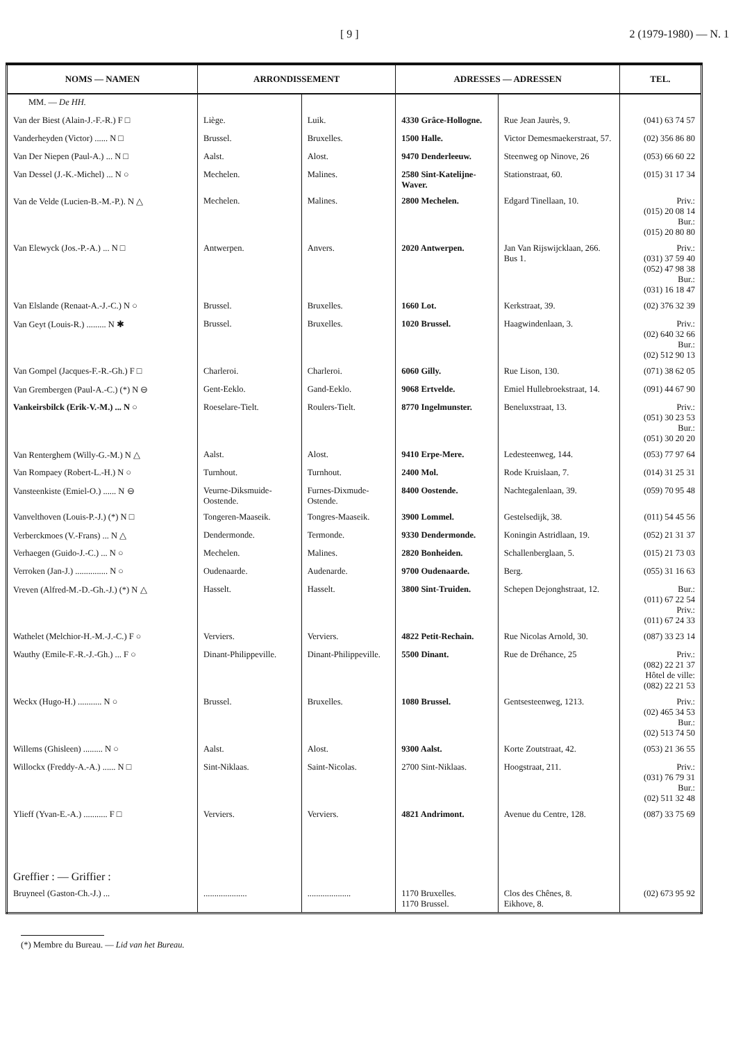[ 9 ] 2 (1979-1980) — N. 1
| NOMS — NAMEN | ARRONDISSEMENT | | ADRESSES — ADRESSEN | | TEL. |
| --- | --- | --- | --- | --- | --- |
| MM. — De HH. | | | | | |
| Van der Biest (Alain-J.-F.-R.) F □ | Liège. | Luik. | 4330 Grâce-Hollogne. | Rue Jean Jaurès, 9. | (041) 63 74 57 |
| Vanderheyden (Victor) ...... N □ | Brussel. | Bruxelles. | 1500 Halle. | Victor Demesmaekerstraat, 57. | (02) 356 86 80 |
| Van Der Niepen (Paul-A.) ... N □ | Aalst. | Alost. | 9470 Denderleeuw. | Steenweg op Ninove, 26 | (053) 66 60 22 |
| Van Dessel (J.-K.-Michel) ... N ○ | Mechelen. | Malines. | 2580 Sint-Katelijne-Waver. | Stationstraat, 60. | (015) 31 17 34 |
| Van de Velde (Lucien-B.-M.-P.). N △ | Mechelen. | Malines. | 2800 Mechelen. | Edgard Tinellaan, 10. | Priv.: (015) 20 08 14 Bur.: (015) 20 80 80 |
| Van Elewyck (Jos.-P.-A.) ... N □ | Antwerpen. | Anvers. | 2020 Antwerpen. | Jan Van Rijswijcklaan, 266. Bus 1. | Priv.: (031) 37 59 40 (052) 47 98 38 Bur.: (031) 16 18 47 |
| Van Elslande (Renaat-A.-J.-C.) N ○ | Brussel. | Bruxelles. | 1660 Lot. | Kerkstraat, 39. | (02) 376 32 39 |
| Van Geyt (Louis-R.) ......... N ✱ | Brussel. | Bruxelles. | 1020 Brussel. | Haagwindenlaan, 3. | Priv.: (02) 640 32 66 Bur.: (02) 512 90 13 |
| Van Gompel (Jacques-F.-R.-Gh.) F □ | Charleroi. | Charleroi. | 6060 Gilly. | Rue Lison, 130. | (071) 38 62 05 |
| Van Grembergen (Paul-A.-C.) (*) N ⊖ | Gent-Eeklo. | Gand-Eeklo. | 9068 Ertvelde. | Emiel Hullebroekstraat, 14. | (091) 44 67 90 |
| Vankeirsbilck (Erik-V.-M.) ... N ○ | Roeselare-Tielt. | Roulers-Tielt. | 8770 Ingelmunster. | Beneluxstraat, 13. | Priv.: (051) 30 23 53 Bur.: (051) 30 20 20 |
| Van Renterghem (Willy-G.-M.) N △ | Aalst. | Alost. | 9410 Erpe-Mere. | Ledesteenweg, 144. | (053) 77 97 64 |
| Van Rompaey (Robert-L.-H.) N ○ | Turnhout. | Turnhout. | 2400 Mol. | Rode Kruislaan, 7. | (014) 31 25 31 |
| Vansteenkiste (Emiel-O.) ...... N ⊖ | Veurne-Diksmuide-Oostende. | Furnes-Dixmude-Ostende. | 8400 Oostende. | Nachtegalenlaan, 39. | (059) 70 95 48 |
| Vanvelthoven (Louis-P.-J.) (*) N □ | Tongeren-Maaseik. | Tongres-Maaseik. | 3900 Lommel. | Gestelsedijk, 38. | (011) 54 45 56 |
| Verberckmoes (V.-Frans) ... N △ | Dendermonde. | Termonde. | 9330 Dendermonde. | Koningin Astridlaan, 19. | (052) 21 31 37 |
| Verhaegen (Guido-J.-C.) ... N ○ | Mechelen. | Malines. | 2820 Bonheiden. | Schallenberglaan, 5. | (015) 21 73 03 |
| Verroken (Jan-J.) ............... N ○ | Oudenaarde. | Audenarde. | 9700 Oudenaarde. | Berg. | (055) 31 16 63 |
| Vreven (Alfred-M.-D.-Gh.-J.) (*) N △ | Hasselt. | Hasselt. | 3800 Sint-Truiden. | Schepen Dejonghstraat, 12. | Bur.: (011) 67 22 54 Priv.: (011) 67 24 33 |
| Wathelet (Melchior-H.-M.-J.-C.) F ○ | Verviers. | Verviers. | 4822 Petit-Rechain. | Rue Nicolas Arnold, 30. | (087) 33 23 14 |
| Wauthy (Emile-F.-R.-J.-Gh.) ... F ○ | Dinant-Philippeville. | Dinant-Philippeville. | 5500 Dinant. | Rue de Dréhance, 25 | Priv.: (082) 22 21 37 Hôtel de ville: (082) 22 21 53 |
| Weckx (Hugo-H.) ........... N ○ | Brussel. | Bruxelles. | 1080 Brussel. | Gentsesteenweg, 1213. | Priv.: (02) 465 34 53 Bur.: (02) 513 74 50 |
| Willems (Ghisleen) ......... N ○ | Aalst. | Alost. | 9300 Aalst. | Korte Zoutstraat, 42. | (053) 21 36 55 |
| Willockx (Freddy-A.-A.) ...... N □ | Sint-Niklaas. | Saint-Nicolas. | 2700 Sint-Niklaas. | Hoogstraat, 211. | Priv.: (031) 76 79 31 Bur.: (02) 511 32 48 |
| Ylieff (Yvan-E.-A.) ........... F □ | Verviers. | Verviers. | 4821 Andrimont. | Avenue du Centre, 128. | (087) 33 75 69 |
| Greffier : — Griffier : | | | | | |
| Bruyneel (Gaston-Ch.-J.) ... | .................... | .................... | 1170 Bruxelles. 1170 Brussel. | Clos des Chênes, 8. Eikhove, 8. | (02) 673 95 92 |
(*) Membre du Bureau. — Lid van het Bureau.